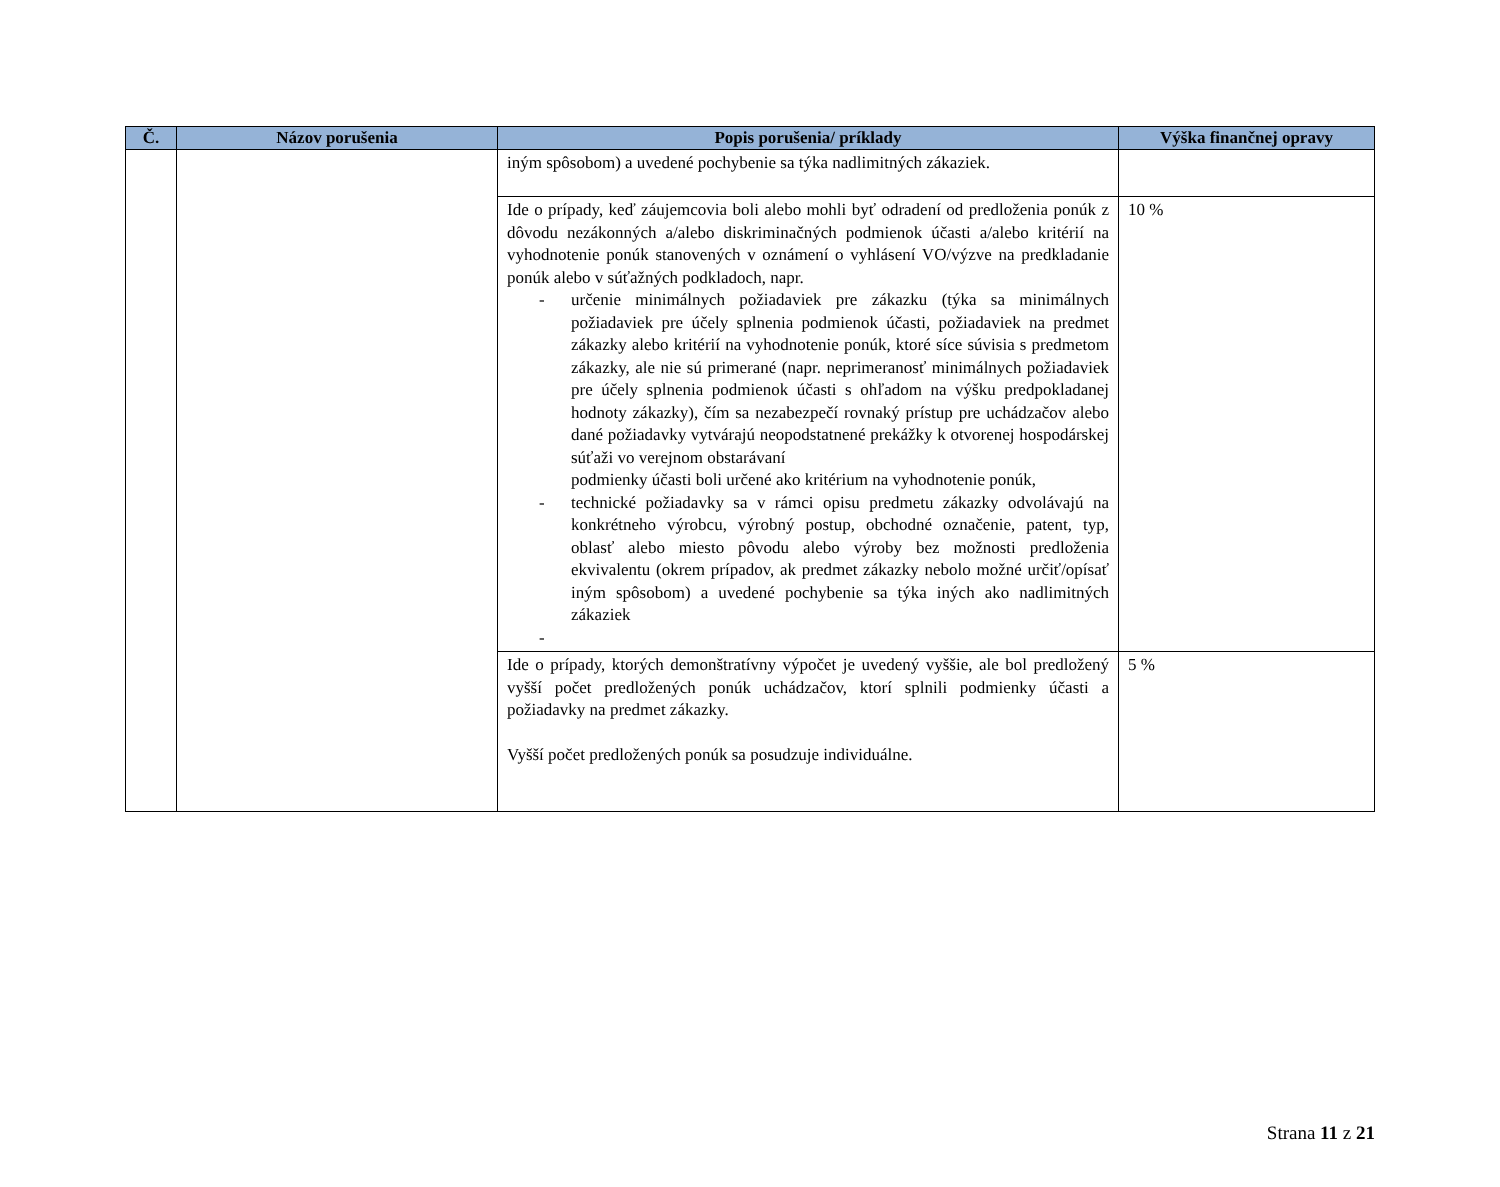| Č. | Názov porušenia | Popis porušenia/ príklady | Výška finančnej opravy |
| --- | --- | --- | --- |
| | | iným spôsobom) a uvedené pochybenie sa týka nadlimitných zákaziek. | |
| | | Ide o prípady, keď záujemcovia boli alebo mohli byť odradení od predloženia ponúk z dôvodu nezákonných a/alebo diskriminačných podmienok účasti a/alebo kritérií na vyhodnotenie ponúk stanovených v oznámení o vyhlásení VO/výzve na predkladanie ponúk alebo v súťažných podkladoch, napr. - určenie minimálnych požiadaviek pre zákazku (týka sa minimálnych požiadaviek pre účely splnenia podmienok účasti, požiadaviek na predmet zákazky alebo kritérií na vyhodnotenie ponúk, ktoré síce súvisia s predmetom zákazky, ale nie sú primerané (napr. neprimeranosť minimálnych požiadaviek pre účely splnenia podmienok účasti s ohľadom na výšku predpokladanej hodnoty zákazky), čím sa nezabezpečí rovnaký prístup pre uchádzačov alebo dané požiadavky vytvárajú neopodstatnené prekážky k otvorenej hospodárskej súťaži vo verejnom obstarávaní podmienky účasti boli určené ako kritérium na vyhodnotenie ponúk, - technické požiadavky sa v rámci opisu predmetu zákazky odvolávajú na konkrétneho výrobcu, výrobný postup, obchodné označenie, patent, typ, oblasť alebo miesto pôvodu alebo výroby bez možnosti predloženia ekvivalentu (okrem prípadov, ak predmet zákazky nebolo možné určiť/opísať iným spôsobom) a uvedené pochybenie sa týka iných ako nadlimitných zákaziek - | 10 % |
| | | Ide o prípady, ktorých demonštratívny výpočet je uvedený vyššie, ale bol predložený vyšší počet predložených ponúk uchádzačov, ktorí splnili podmienky účasti a požiadavky na predmet zákazky. Vyšší počet predložených ponúk sa posudzuje individuálne. | 5 % |
Strana 11 z 21